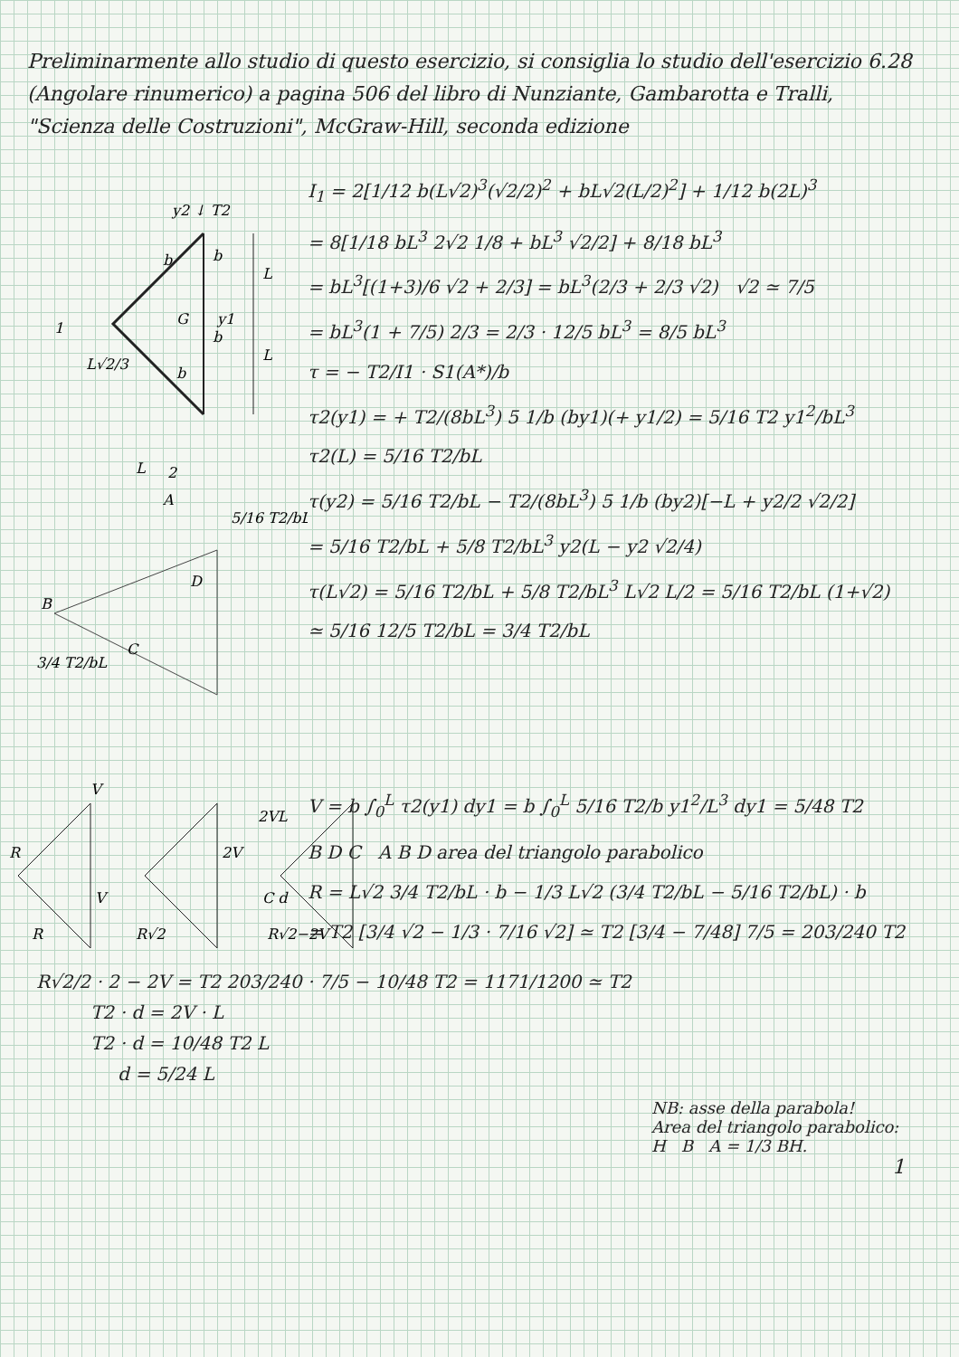Preliminarmente allo studio di questo esercizio, si consiglia lo studio dell'esercizio 6.28 (Angolare rinumerico) a pagina 506 del libro di Nunziante, Gambarotta e Tralli, "Scienza delle Costruzioni", McGraw-Hill, seconda edizione
y2 ↓ T2
G
y1
L
L
1
L√2/3
2
L
b
b
b
b
A
B
C
D
5/16 T2/bL
3/4 T2/bL
I<sub>1</sub> = 2[1/12 b(L√2)<sup>3</sup>(√2/2)<sup>2</sup> + bL√2(L/2)<sup>2</sup>] + 1/12 b(2L)<sup>3</sup>
= 8[1/18 bL<sup>3</sup> 2√2 1/8 + bL<sup>3</sup> √2/2] + 8/18 bL<sup>3</sup>
= bL<sup>3</sup>[(1+3)/6 √2 + 2/3] = bL<sup>3</sup>(2/3 + 2/3 √2) √2 ≃ 7/5
= bL<sup>3</sup>(1 + 7/5) 2/3 = 2/3 · 12/5 bL<sup>3</sup> = 8/5 bL<sup>3</sup>
τ = − T2/I1 · S1(A*)/b
τ2(y1) = + T2/(8bL<sup>3</sup>) 5 1/b (by1)(+ y1/2) = 5/16 T2 y1<sup>2</sup>/bL<sup>3</sup>
τ2(L) = 5/16 T2/bL
τ(y2) = 5/16 T2/bL − T2/(8bL<sup>3</sup>) 5 1/b (by2)[−L + y2/2 √2/2]
= 5/16 T2/bL + 5/8 T2/bL<sup>3</sup> y2(L − y2 √2/4)
τ(L√2) = 5/16 T2/bL + 5/8 T2/bL<sup>3</sup> L√2 L/2 = 5/16 T2/bL (1+√2)
≃ 5/16 12/5 T2/bL = 3/4 T2/bL
V
R
R
V
R√2
2V
2VL
C d
R√2−2V
V = b ∫<sub>0</sub><sup>L</sup> τ2(y1) dy1 = b ∫<sub>0</sub><sup>L</sup> 5/16 T2/b y1<sup>2</sup>/L<sup>3</sup> dy1 = 5/48 T2
B D C A B D area del triangolo parabolico
R = L√2 3/4 T2/bL · b − 1/3 L√2 (3/4 T2/bL − 5/16 T2/bL) · b
= T2 [3/4 √2 − 1/3 · 7/16 √2] ≃ T2 [3/4 − 7/48] 7/5 = 203/240 T2
R√2/2 · 2 − 2V = T2 203/240 · 7/5 − 10/48 T2 = 1171/1200 ≃ T2
T2 · d = 2V · L
T2 · d = 10/48 T2 L
d = 5/24 L
NB: asse della parabola!
Area del triangolo parabolico:
H B A = 1/3 BH.
1